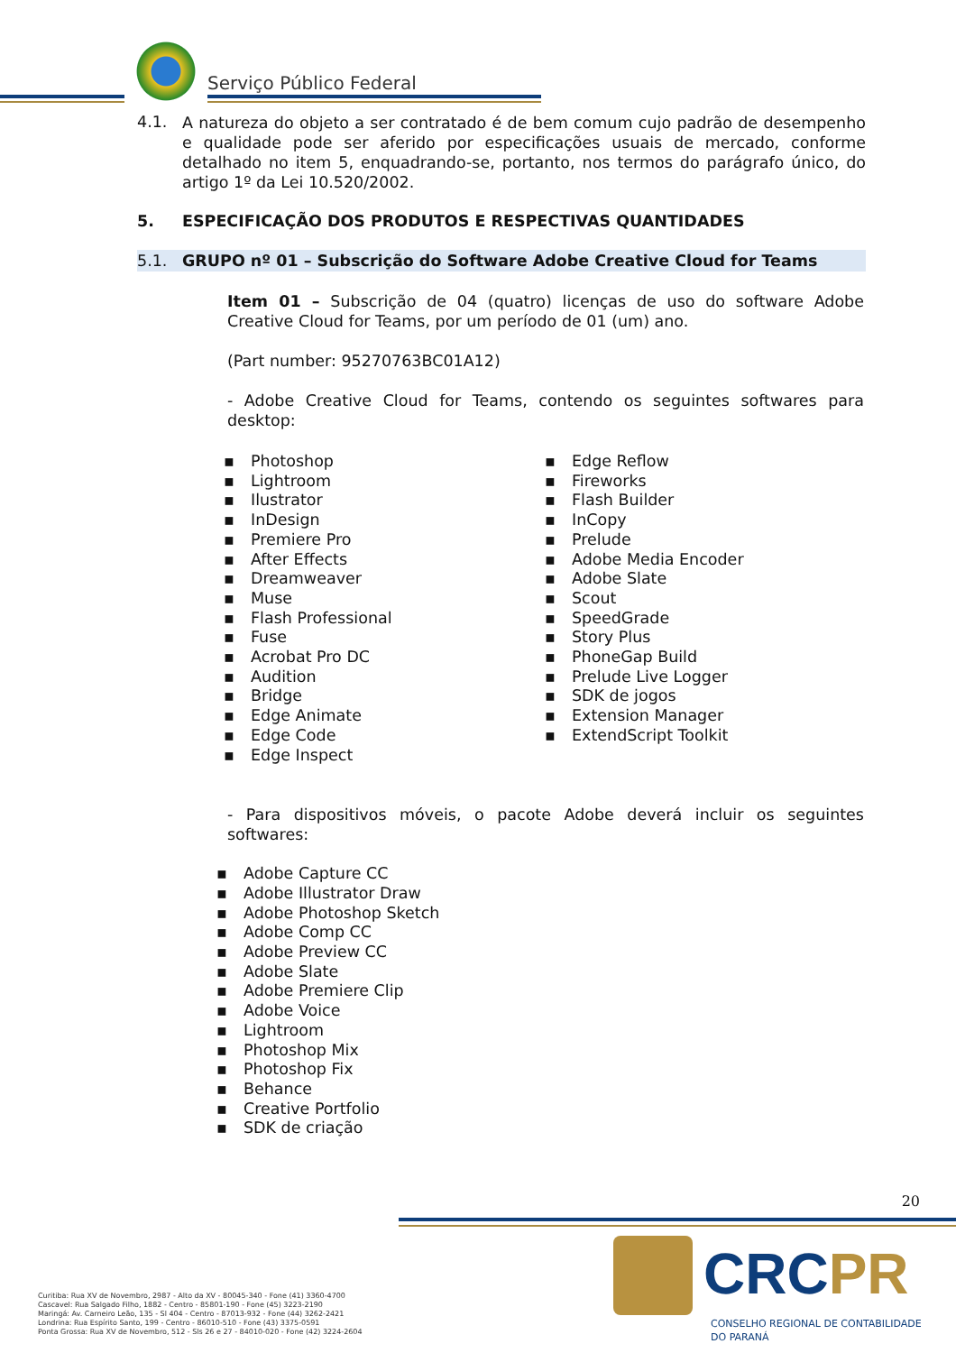Serviço Público Federal
4.1.
A natureza do objeto a ser contratado é de bem comum cujo padrão de desempenho e qualidade pode ser aferido por especificações usuais de mercado, conforme detalhado no item 5, enquadrando-se, portanto, nos termos do parágrafo único, do artigo 1º da Lei 10.520/2002.
5. ESPECIFICAÇÃO DOS PRODUTOS E RESPECTIVAS QUANTIDADES
5.1. GRUPO nº 01 – Subscrição do Software Adobe Creative Cloud for Teams
Item 01 – Subscrição de 04 (quatro) licenças de uso do software Adobe Creative Cloud for Teams, por um período de 01 (um) ano.
(Part number: 95270763BC01A12)
- Adobe Creative Cloud for Teams, contendo os seguintes softwares para desktop:
Photoshop
Lightroom
Ilustrator
InDesign
Premiere Pro
After Effects
Dreamweaver
Muse
Flash Professional
Fuse
Acrobat Pro DC
Audition
Bridge
Edge Animate
Edge Code
Edge Inspect
Edge Reflow
Fireworks
Flash Builder
InCopy
Prelude
Adobe Media Encoder
Adobe Slate
Scout
SpeedGrade
Story Plus
PhoneGap Build
Prelude Live Logger
SDK de jogos
Extension Manager
ExtendScript Toolkit
- Para dispositivos móveis, o pacote Adobe deverá incluir os seguintes softwares:
Adobe Capture CC
Adobe Illustrator Draw
Adobe Photoshop Sketch
Adobe Comp CC
Adobe Preview CC
Adobe Slate
Adobe Premiere Clip
Adobe Voice
Lightroom
Photoshop Mix
Photoshop Fix
Behance
Creative Portfolio
SDK de criação
20
CRCPR
CONSELHO REGIONAL DE CONTABILIDADE
DO PARANÁ
Curitiba: Rua XV de Novembro, 2987 - Alto da XV - 80045-340 - Fone (41) 3360-4700
Cascavel: Rua Salgado Filho, 1882 - Centro - 85801-190 - Fone (45) 3223-2190
Maringá: Av. Carneiro Leão, 135 - Sl 404 - Centro - 87013-932 - Fone (44) 3262-2421
Londrina: Rua Espírito Santo, 199 - Centro - 86010-510 - Fone (43) 3375-0591
Ponta Grossa: Rua XV de Novembro, 512 - Sls 26 e 27 - 84010-020 - Fone (42) 3224-2604